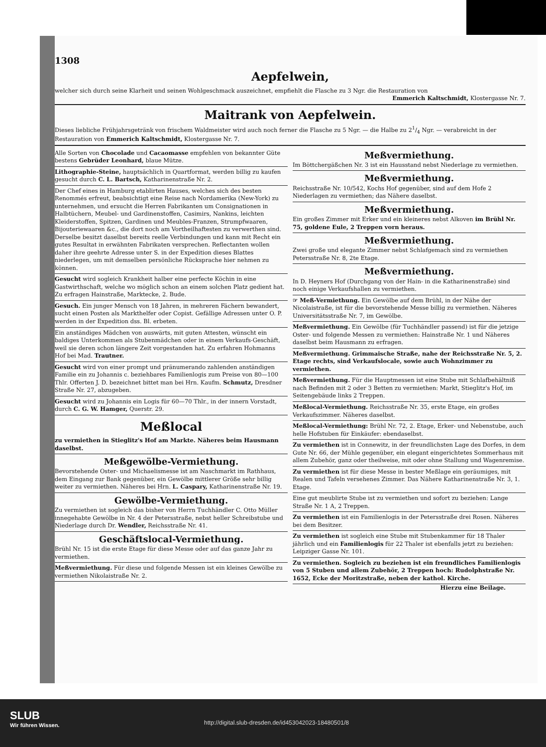1308
Aepfelwein,
welcher sich durch seine Klarheit und seinen Wohlgeschmack auszeichnet, empfiehlt die Flasche zu 3 Ngr. die Restauration von
Emmerich Kaltschmidt, Klostergasse Nr. 7.
Maitrank von Aepfelwein.
Dieses liebliche Frühjahrsgetränk von frischem Waldmeister wird auch noch ferner die Flasche zu 5 Ngr. — die Halbe zu 21/4 Ngr. — verabreicht in der Restauration von Emmerich Kaltschmidt, Klostergasse Nr. 7.
Alle Sorten von Chocolade und Cacaomasse empfehlen von bekannter Güte bestens Gebrüder Leonhard, blaue Mütze.
Lithographie-Steine, hauptsächlich in Quartformat, werden billig zu kaufen gesucht durch C. L. Bartsch, Katharinenstraße Nr. 2.
Der Chef eines in Hamburg etablirten Hauses, welches sich des besten Renommés erfreut, beabsichtigt eine Reise nach Nordamerika (New-York) zu unternehmen, und ersucht die Herren Fabrikanten um Consignationen in Halbtüchern, Meubel- und Gardinenstoffen, Casimirs, Nankins, leichten Kleiderstoffen, Spitzen, Gardinen und Meubles-Franzen, Strumpfwaaren, Bijouteriewaaren &c., die dort noch am Vortheilhaftesten zu verwerthen sind. Derselbe besitzt daselbst bereits reelle Verbindungen und kann mit Recht ein gutes Resultat in erwähnten Fabrikaten versprechen. Reflectanten wollen daher ihre geehrte Adresse unter S. in der Expedition dieses Blattes niederlegen, um mit demselben persönliche Rücksprache hier nehmen zu können.
Gesucht wird sogleich Krankheit halber eine perfecte Köchin in eine Gastwirthschaft, welche wo möglich schon an einem solchen Platz gedient hat. Zu erfragen Hainstraße, Marktecke, 2. Bude.
Gesuch. Ein junger Mensch von 18 Jahren, in mehreren Fächern bewandert, sucht einen Posten als Markthelfer oder Copist. Gefällige Adressen unter O. P. werden in der Expedition dss. Bl. erbeten.
Ein anständiges Mädchen von auswärts, mit guten Attesten, wünscht ein baldiges Unterkommen als Stubenmädchen oder in einem Verkaufs-Geschäft, weil sie deren schon längere Zeit vorgestanden hat. Zu erfahren Hohmanns Hof bei Mad. Trautner.
Gesucht wird von einer prompt und pränumerando zahlenden anständigen Familie ein zu Johannis c. beziehbares Familienlogis zum Preise von 80—100 Thlr. Offerten J. D. bezeichnet bittet man bei Hrn. Kaufm. Schmutz, Dresdner Straße Nr. 27, abzugeben.
Gesucht wird zu Johannis ein Logis für 60—70 Thlr., in der innern Vorstadt, durch C. G. W. Hamger, Querstr. 29.
Meßlocal
zu vermiethen in Stieglitz's Hof am Markte. Näheres beim Hausmann daselbst.
Meßgewölbe-Vermiethung.
Bevorstehende Oster- und Michaelismesse ist am Naschmarkt im Rathhaus, dem Eingang zur Bank gegenüber, ein Gewölbe mittlerer Größe sehr billig weiter zu vermiethen. Näheres bei Hrn. L. Caspary, Katharinenstraße Nr. 19.
Gewölbe-Vermiethung.
Zu vermiethen ist sogleich das bisher von Herrn Tuchhändler C. Otto Müller innegehabte Gewölbe in Nr. 4 der Petersstraße, nebst heller Schreibstube und Niederlage durch Dr. Wendler, Reichsstraße Nr. 41.
Geschäftslocal-Vermiethung.
Brühl Nr. 15 ist die erste Etage für diese Messe oder auf das ganze Jahr zu vermiethen.
Meßvermiethung. Für diese und folgende Messen ist ein kleines Gewölbe zu vermiethen Nikolaistraße Nr. 2.
Meßvermiethung.
Im Böttchergäßchen Nr. 3 ist ein Hausstand nebst Niederlage zu vermiethen.
Meßvermiethung.
Reichsstraße Nr. 10/542, Kochs Hof gegenüber, sind auf dem Hofe 2 Niederlagen zu vermiethen; das Nähere daselbst.
Meßvermiethung.
Ein großes Zimmer mit Erker und ein kleineres nebst Alkoven im Brühl Nr. 75, goldene Eule, 2 Treppen vorn heraus.
Meßvermiethung.
Zwei große und elegante Zimmer nebst Schlafgemach sind zu vermiethen Petersstraße Nr. 8, 2te Etage.
Meßvermiethung.
In D. Heyners Hof (Durchgang von der Hain- in die Katharinenstraße) sind noch einige Verkaufshallen zu vermiethen.
☞ Meß-Vermiethung. Ein Gewölbe auf dem Brühl, in der Nähe der Nicolaistraße, ist für die bevorstehende Messe billig zu vermiethen. Näheres Universitätsstraße Nr. 7, im Gewölbe.
Meßvermiethung. Ein Gewölbe (für Tuchhändler passend) ist für die jetzige Oster- und folgende Messen zu vermiethen: Hainstraße Nr. 1 und Näheres daselbst beim Hausmann zu erfragen.
Meßvermiethung. Grimmaische Straße, nahe der Reichsstraße Nr. 5, 2. Etage rechts, sind Verkaufslocale, sowie auch Wohnzimmer zu vermiethen.
Meßvermiethung. Für die Hauptmessen ist eine Stube mit Schlafbehältniß nach Befinden mit 2 oder 3 Betten zu vermiethen: Markt, Stieglitz's Hof, im Seitengebäude links 2 Treppen.
Meßlocal-Vermiethung. Reichsstraße Nr. 35, erste Etage, ein großes Verkaufszimmer. Näheres daselbst.
Meßlocal-Vermiethung: Brühl Nr. 72, 2. Etage, Erker- und Nebenstube, auch helle Hofstuben für Einkäufer: ebendaselbst.
Zu vermiethen ist in Connewitz, in der freundlichsten Lage des Dorfes, in dem Gute Nr. 66, der Mühle gegenüber, ein elegant eingerichtetes Sommerhaus mit allem Zubehör, ganz oder theilweise, mit oder ohne Stallung und Wagenremise.
Zu vermiethen ist für diese Messe in bester Meßlage ein geräumiges, mit Realen und Tafeln versehenes Zimmer. Das Nähere Katharinenstraße Nr. 3, 1. Etage.
Eine gut meublirte Stube ist zu vermiethen und sofort zu beziehen: Lange Straße Nr. 1 A, 2 Treppen.
Zu vermiethen ist ein Familienlogis in der Petersstraße drei Rosen. Näheres bei dem Besitzer.
Zu vermiethen ist sogleich eine Stube mit Stubenkammer für 18 Thaler jährlich und ein Familienlogis für 22 Thaler ist ebenfalls jetzt zu beziehen: Leipziger Gasse Nr. 101.
Zu vermiethen. Sogleich zu beziehen ist ein freundliches Familienlogis von 5 Stuben und allem Zubehör, 2 Treppen hoch: Rudolphstraße Nr. 1652, Ecke der Moritzstraße, neben der kathol. Kirche.
Hierzu eine Beilage.
SLUB
Wir führen Wissen.
http://digital.slub-dresden.de/id453042023-18480501/8